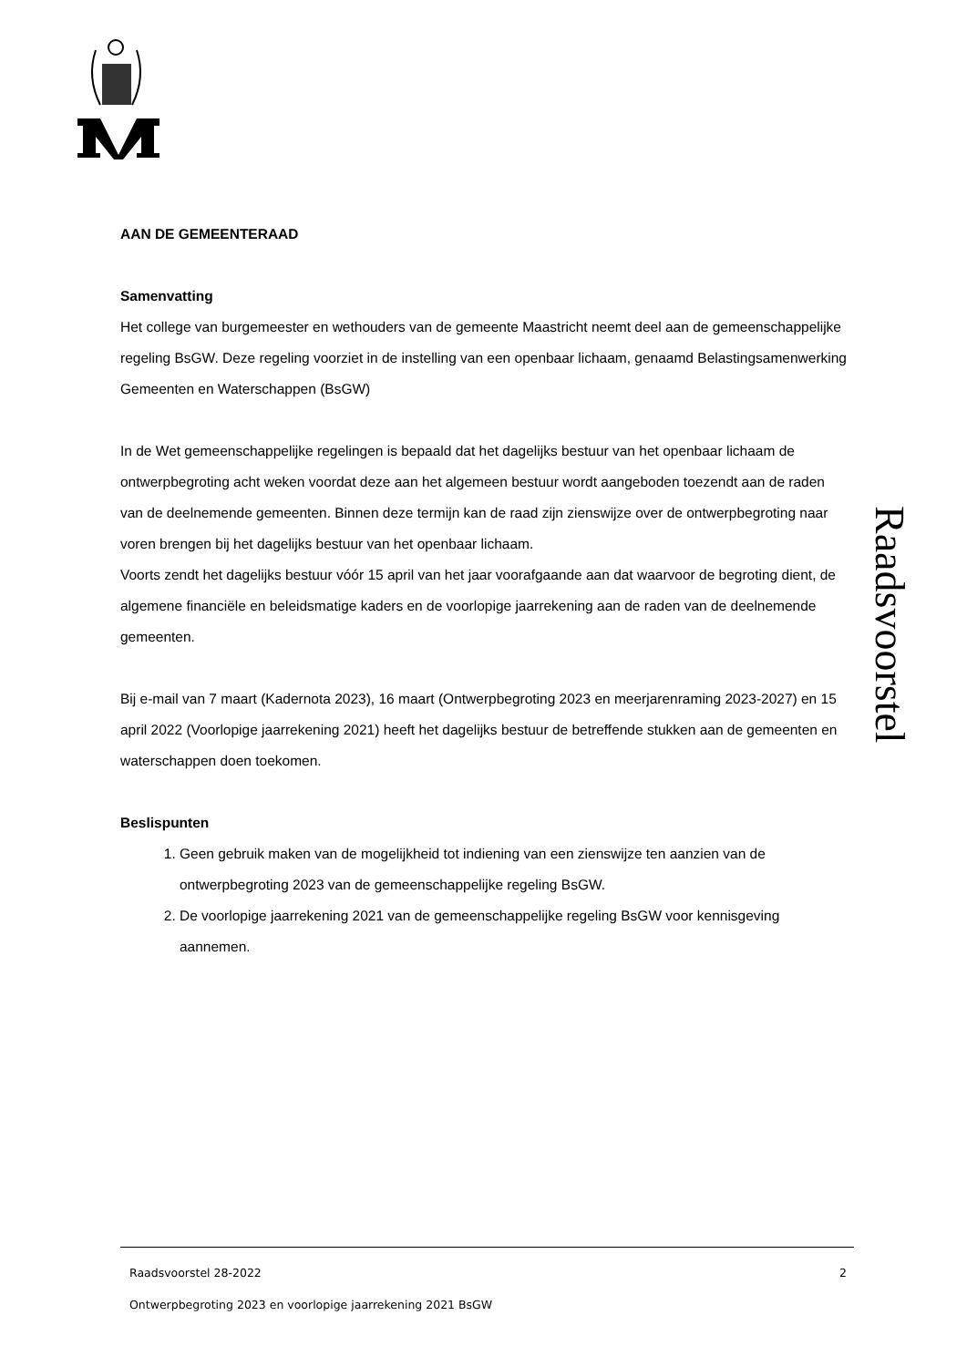AAN DE GEMEENTERAAD
Samenvatting
Het college van burgemeester en wethouders van de gemeente Maastricht neemt deel aan de gemeenschappelijke regeling BsGW. Deze regeling voorziet in de instelling van een openbaar lichaam, genaamd Belastingsamenwerking Gemeenten en Waterschappen (BsGW)
In de Wet gemeenschappelijke regelingen is bepaald dat het dagelijks bestuur van het openbaar lichaam de ontwerpbegroting acht weken voordat deze aan het algemeen bestuur wordt aangeboden toezendt aan de raden van de deelnemende gemeenten. Binnen deze termijn kan de raad zijn zienswijze over de ontwerpbegroting naar voren brengen bij het dagelijks bestuur van het openbaar lichaam.
Voorts zendt het dagelijks bestuur vóór 15 april van het jaar voorafgaande aan dat waarvoor de begroting dient, de algemene financiële en beleidsmatige kaders en de voorlopige jaarrekening aan de raden van de deelnemende gemeenten.
Bij e-mail van 7 maart (Kadernota 2023), 16 maart (Ontwerpbegroting 2023 en meerjarenraming 2023-2027) en 15 april 2022 (Voorlopige jaarrekening 2021) heeft het dagelijks bestuur de betreffende stukken aan de gemeenten en waterschappen doen toekomen.
Beslispunten
1. Geen gebruik maken van de mogelijkheid tot indiening van een zienswijze ten aanzien van de ontwerpbegroting 2023 van de gemeenschappelijke regeling BsGW.
2. De voorlopige jaarrekening 2021 van de gemeenschappelijke regeling BsGW voor kennisgeving aannemen.
Raadsvoorstel
Raadsvoorstel 28-2022 2
Ontwerpbegroting 2023 en voorlopige jaarrekening 2021 BsGW